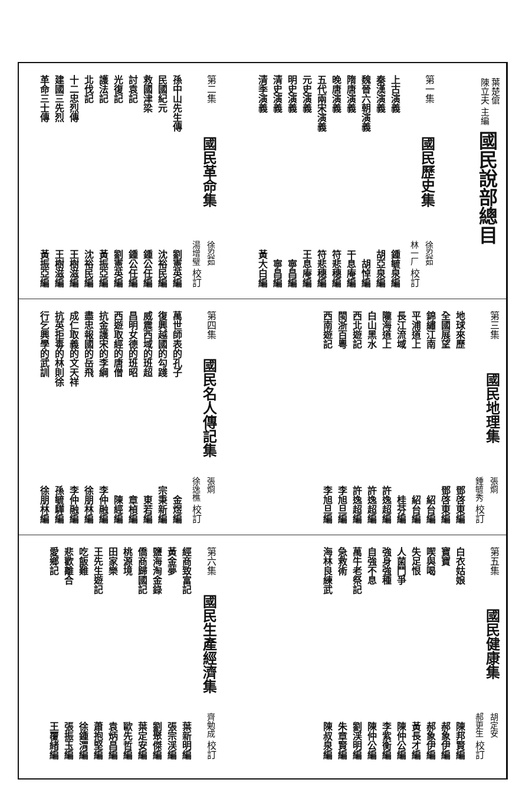葉楚傖
陳立夫 主編
國民說部總目
第一集 國民歷史集 徐忍茹
林一厂 校訂
上古演義 鍾毓泉編
秦漢演義 胡亞泉編
魏晉六朝演義 胡悼編
隋唐演義 干息庵編
晚唐演義 符悲穗編
五代兩宋演義 符悲穗編
元史演義 王息庵編
明史演義 寧昌編
清史演義 寧昌編
清季演義 黃大白編
第二集 國民革命集 徐忍茹
湯增璧 校訂
孫中山先生傳 劉憲英編
民國紀元 沈裕民編
救國津梁 鍾公任編
討袁記 鍾公任編
光復記 劉憲英編
護法記 黃振亞編
北伐記 沈裕民編
十二忠烈傳 王樹滋編
建國三先烈 王樹滋編
革命三士傳 黃振亞編
第三集 國民地理集 張烱
鍾毓秀 校訂
地球來歷 鄧啓東編
全國展望 鄧啓東編
錦繡江南 紹台編
平浦道上 紹台編
長江流域 桂芬編
隴海道上 許逸超編
白山黑水 許逸超編
西北遊記 許逸超編
閩浙百粵 李旭旦編
西南遊記 李旭旦編
第四集 國民名人傳記集 張烱
徐逸樵 校訂
萬世師表的孔子 金煜編
復興越國的勾踐 宗秉新編
威震西域的班超 東若編
昌明女德的班昭 章楨編
西遊取經的唐僧 陳經編
抗金護宋的李綱 李仲融編
盡忠報國的岳飛 徐朋林編
成仁取義的文天祥 李仲融編
抗英拒毒的林則徐 孫毓驊編
行乞興學的武訓 徐朋林編
第五集 國民健康集 胡定安
郝更生 校訂
白衣姑娘 陳邦賢編
寶寶 郝象伊編
喫與喝 郝象伊編
失足恨 黃長才編
人菌鬥爭 陳仲公編
強身強種 李紫衡編
自強不息 陳仲公編
萬牛老祭記 劉渓明編
急救術 朱章賢編
海林良練武 陳叔泉編
第六集 國民生產經濟集 齊勉成 校訂
經商致富記 葉新明編
黃金夢 張宗渓編
鹽海淘金錄 劉聚傑編
僑商歸國記 葉定安編
桃源境 歐先哲編
田家樂 袁炳昌編
王先生遊記 蕭抱堅編
吃飯難 徐鍾渭編
悲歡離合 張振玉編
愛鄉記 王覆緒編